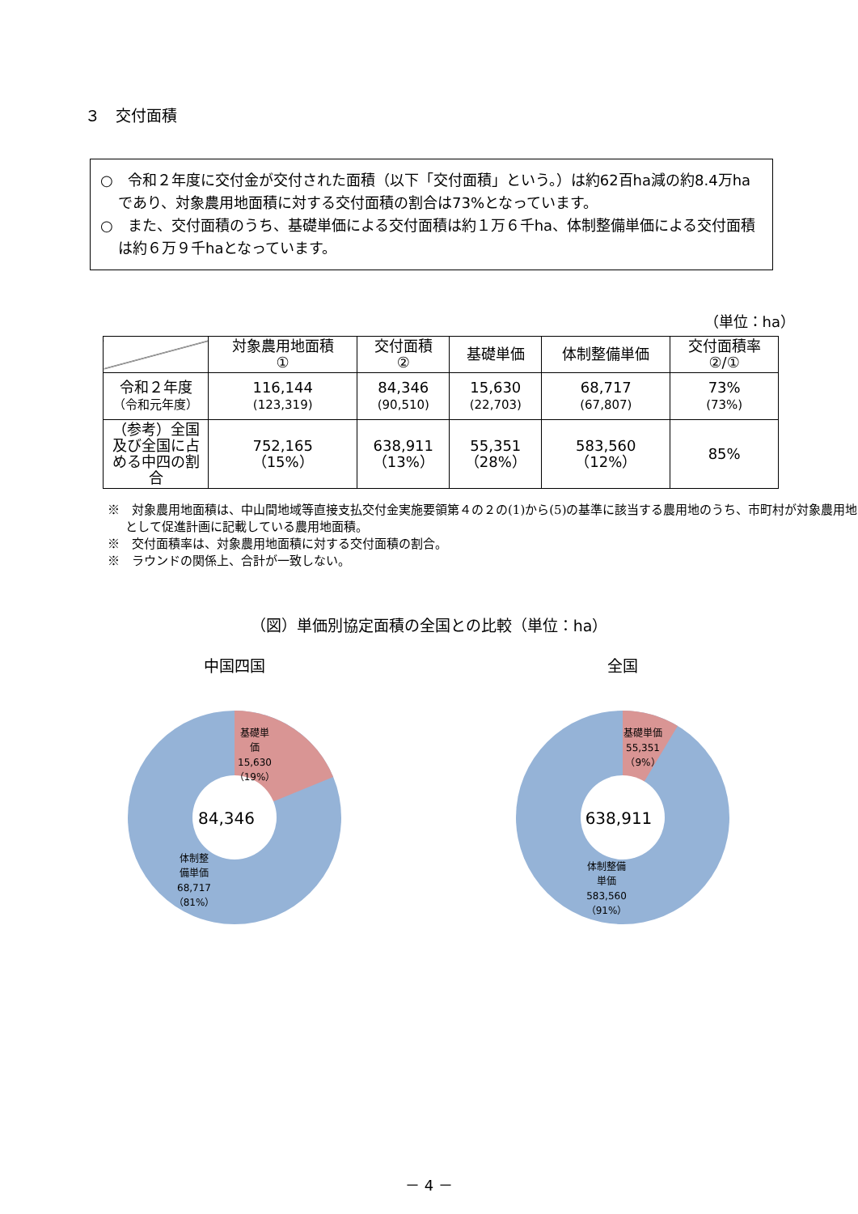３　交付面積
○　令和２年度に交付金が交付された面積（以下「交付面積」という。）は約62百ha減の約8.4万haであり、対象農用地面積に対する交付面積の割合は73%となっています。
○　また、交付面積のうち、基礎単価による交付面積は約１万６千ha、体制整備単価による交付面積は約６万９千haとなっています。
（単位：ha）
| | 対象農用地面積 ① | 交付面積 ② | 基礎単価 | 体制整備単価 | 交付面積率 ②/① |
| --- | --- | --- | --- | --- | --- |
| 令和２年度 （令和元年度） | 116,144 (123,319) | 84,346 (90,510) | 15,630 (22,703) | 68,717 (67,807) | 73% (73%) |
| （参考）全国及び全国に占める中四の割合 | 752,165 （15%） | 638,911 （13%） | 55,351 （28%） | 583,560 （12%） | 85% |
※　対象農用地面積は、中山間地域等直接支払交付金実施要領第４の２の(1)から(5)の基準に該当する農用地のうち、市町村が対象農用地として促進計画に記載している農用地面積。
※　交付面積率は、対象農用地面積に対する交付面積の割合。
※　ラウンドの関係上、合計が一致しない。
（図）単価別協定面積の全国との比較（単位：ha）
中国四国
84,346
基礎単
価
15,630
（19%）
体制整
備単価
68,717
（81%）
全国
638,911
基礎単価
55,351
（9%）
体制整備
単価
583,560
（91%）
－ 4 －